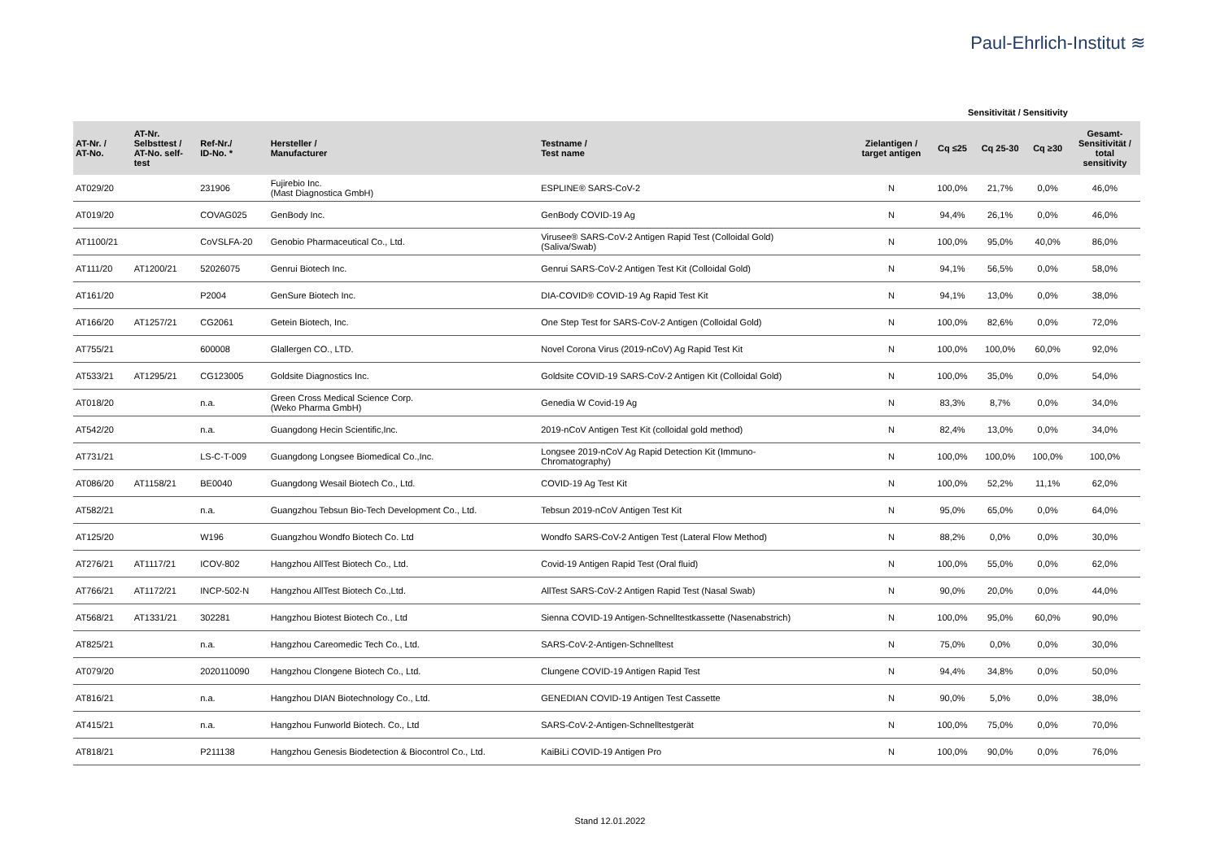Paul-Ehrlich-Institut ≋
Sensitivität / Sensitivity
| AT-Nr. / AT-No. | AT-Nr. Selbsttest / AT-No. self- test | Ref-Nr./ ID-No. * | Hersteller / Manufacturer | Testname / Test name | Zielantigen / target antigen | Cq ≤25 | Cq 25-30 | Cq ≥30 | Gesamt- Sensitivität / total sensitivity |
| --- | --- | --- | --- | --- | --- | --- | --- | --- | --- |
| AT029/20 | | 231906 | Fujirebio Inc. (Mast Diagnostica GmbH) | ESPLINE® SARS-CoV-2 | N | 100,0% | 21,7% | 0,0% | 46,0% |
| AT019/20 | | COVAG025 | GenBody Inc. | GenBody COVID-19 Ag | N | 94,4% | 26,1% | 0,0% | 46,0% |
| AT1100/21 | | CoVSLFA-20 | Genobio Pharmaceutical Co., Ltd. | Virusee® SARS-CoV-2 Antigen Rapid Test (Colloidal Gold) (Saliva/Swab) | N | 100,0% | 95,0% | 40,0% | 86,0% |
| AT111/20 | AT1200/21 | 52026075 | Genrui Biotech Inc. | Genrui SARS-CoV-2 Antigen Test Kit (Colloidal Gold) | N | 94,1% | 56,5% | 0,0% | 58,0% |
| AT161/20 | | P2004 | GenSure Biotech Inc. | DIA-COVID® COVID-19 Ag Rapid Test Kit | N | 94,1% | 13,0% | 0,0% | 38,0% |
| AT166/20 | AT1257/21 | CG2061 | Getein Biotech, Inc. | One Step Test for SARS-CoV-2 Antigen (Colloidal Gold) | N | 100,0% | 82,6% | 0,0% | 72,0% |
| AT755/21 | | 600008 | Glallergen CO., LTD. | Novel Corona Virus (2019-nCoV) Ag Rapid Test Kit | N | 100,0% | 100,0% | 60,0% | 92,0% |
| AT533/21 | AT1295/21 | CG123005 | Goldsite Diagnostics Inc. | Goldsite COVID-19 SARS-CoV-2 Antigen Kit (Colloidal Gold) | N | 100,0% | 35,0% | 0,0% | 54,0% |
| AT018/20 | | n.a. | Green Cross Medical Science Corp. (Weko Pharma GmbH) | Genedia W Covid-19 Ag | N | 83,3% | 8,7% | 0,0% | 34,0% |
| AT542/20 | | n.a. | Guangdong Hecin Scientific,Inc. | 2019-nCoV Antigen Test Kit (colloidal gold method) | N | 82,4% | 13,0% | 0,0% | 34,0% |
| AT731/21 | | LS-C-T-009 | Guangdong Longsee Biomedical Co.,Inc. | Longsee 2019-nCoV Ag Rapid Detection Kit (Immuno- Chromatography) | N | 100,0% | 100,0% | 100,0% | 100,0% |
| AT086/20 | AT1158/21 | BE0040 | Guangdong Wesail Biotech Co., Ltd. | COVID-19 Ag Test Kit | N | 100,0% | 52,2% | 11,1% | 62,0% |
| AT582/21 | | n.a. | Guangzhou Tebsun Bio-Tech Development Co., Ltd. | Tebsun 2019-nCoV Antigen Test Kit | N | 95,0% | 65,0% | 0,0% | 64,0% |
| AT125/20 | | W196 | Guangzhou Wondfo Biotech Co. Ltd | Wondfo SARS-CoV-2 Antigen Test (Lateral Flow Method) | N | 88,2% | 0,0% | 0,0% | 30,0% |
| AT276/21 | AT1117/21 | ICOV-802 | Hangzhou AllTest Biotech Co., Ltd. | Covid-19 Antigen Rapid Test (Oral fluid) | N | 100,0% | 55,0% | 0,0% | 62,0% |
| AT766/21 | AT1172/21 | INCP-502-N | Hangzhou AllTest Biotech Co.,Ltd. | AllTest SARS-CoV-2 Antigen Rapid Test (Nasal Swab) | N | 90,0% | 20,0% | 0,0% | 44,0% |
| AT568/21 | AT1331/21 | 302281 | Hangzhou Biotest Biotech Co., Ltd | Sienna COVID-19 Antigen-Schnelltestkassette (Nasenabstrich) | N | 100,0% | 95,0% | 60,0% | 90,0% |
| AT825/21 | | n.a. | Hangzhou Careomedic Tech Co., Ltd. | SARS-CoV-2-Antigen-Schnelltest | N | 75,0% | 0,0% | 0,0% | 30,0% |
| AT079/20 | | 2020110090 | Hangzhou Clongene Biotech Co., Ltd. | Clungene COVID-19 Antigen Rapid Test | N | 94,4% | 34,8% | 0,0% | 50,0% |
| AT816/21 | | n.a. | Hangzhou DIAN Biotechnology Co., Ltd. | GENEDIAN COVID-19 Antigen Test Cassette | N | 90,0% | 5,0% | 0,0% | 38,0% |
| AT415/21 | | n.a. | Hangzhou Funworld Biotech. Co., Ltd | SARS-CoV-2-Antigen-Schnelltestgerät | N | 100,0% | 75,0% | 0,0% | 70,0% |
| AT818/21 | | P211138 | Hangzhou Genesis Biodetection & Biocontrol Co., Ltd. | KaiBiLi COVID-19 Antigen Pro | N | 100,0% | 90,0% | 0,0% | 76,0% |
Stand 12.01.2022